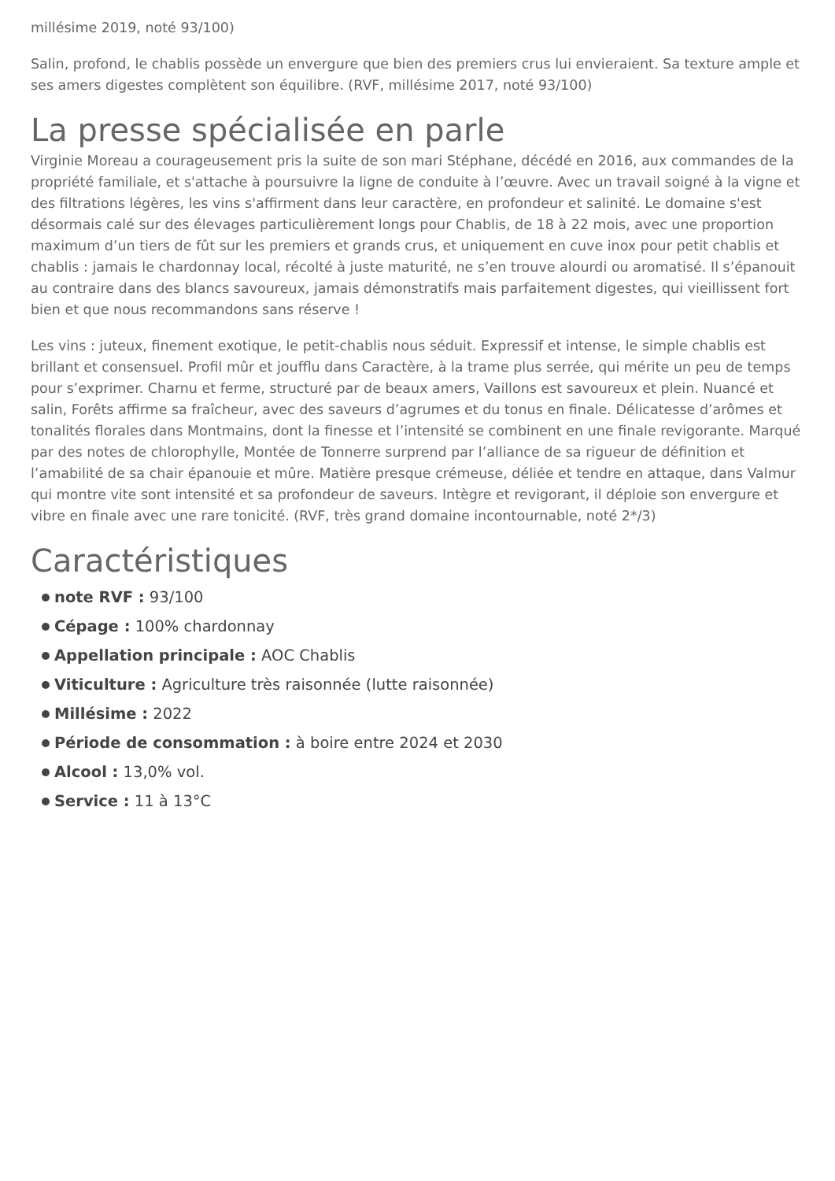millésime 2019, noté 93/100)
Salin, profond, le chablis possède un envergure que bien des premiers crus lui envieraient. Sa texture ample et ses amers digestes complètent son équilibre. (RVF, millésime 2017, noté 93/100)
La presse spécialisée en parle
Virginie Moreau a courageusement pris la suite de son mari Stéphane, décédé en 2016, aux commandes de la propriété familiale, et s'attache à poursuivre la ligne de conduite à l’œuvre. Avec un travail soigné à la vigne et des filtrations légères, les vins s'affirment dans leur caractère, en profondeur et salinité. Le domaine s'est désormais calé sur des élevages particulièrement longs pour Chablis, de 18 à 22 mois, avec une proportion maximum d’un tiers de fût sur les premiers et grands crus, et uniquement en cuve inox pour petit chablis et chablis : jamais le chardonnay local, récolté à juste maturité, ne s’en trouve alourdi ou aromatisé. Il s’épanouit au contraire dans des blancs savoureux, jamais démonstratifs mais parfaitement digestes, qui vieillissent fort bien et que nous recommandons sans réserve !
Les vins : juteux, finement exotique, le petit-chablis nous séduit. Expressif et intense, le simple chablis est brillant et consensuel. Profil mûr et joufflu dans Caractère, à la trame plus serrée, qui mérite un peu de temps pour s’exprimer. Charnu et ferme, structuré par de beaux amers, Vaillons est savoureux et plein. Nuancé et salin, Forêts affirme sa fraîcheur, avec des saveurs d’agrumes et du tonus en finale. Délicatesse d’arômes et tonalités florales dans Montmains, dont la finesse et l’intensité se combinent en une finale revigorante. Marqué par des notes de chlorophylle, Montée de Tonnerre surprend par l’alliance de sa rigueur de définition et l’amabilité de sa chair épanouie et mûre. Matière presque crémeuse, déliée et tendre en attaque, dans Valmur qui montre vite sont intensité et sa profondeur de saveurs. Intègre et revigorant, il déploie son envergure et vibre en finale avec une rare tonicité. (RVF, très grand domaine incontournable, noté 2*/3)
Caractéristiques
note RVF : 93/100
Cépage : 100% chardonnay
Appellation principale : AOC Chablis
Viticulture : Agriculture très raisonnée (lutte raisonnée)
Millésime : 2022
Période de consommation : à boire entre 2024 et 2030
Alcool : 13,0% vol.
Service : 11 à 13°C